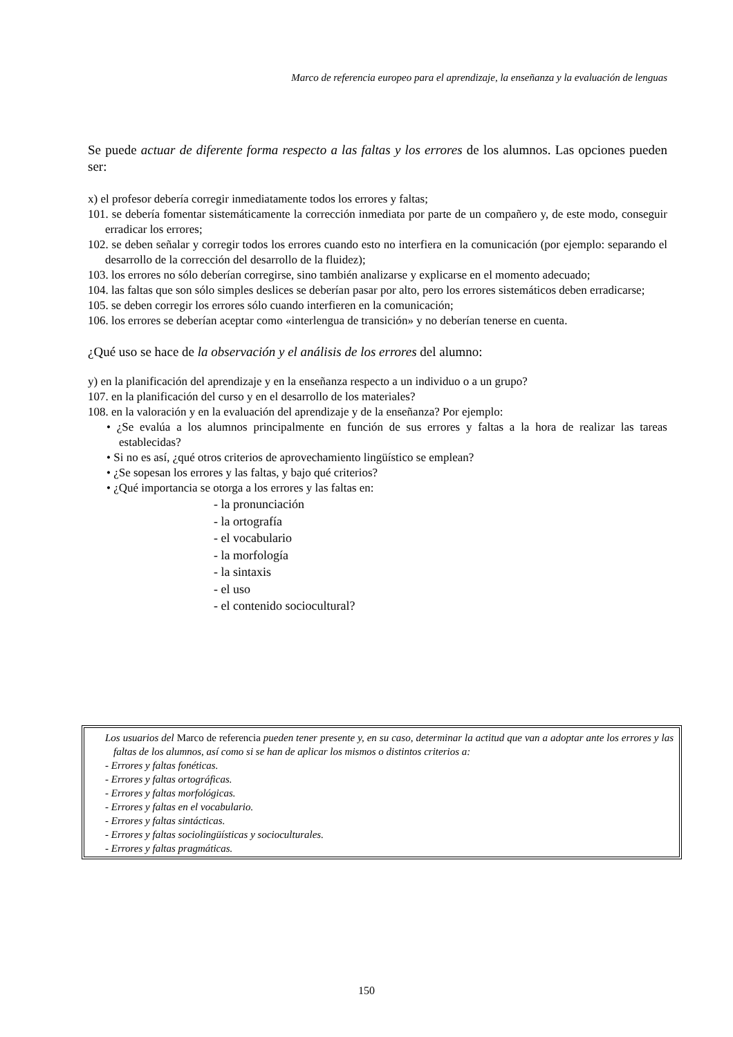Marco de referencia europeo para el aprendizaje, la enseñanza y la evaluación de lenguas
Se puede actuar de diferente forma respecto a las faltas y los errores de los alumnos. Las opciones pueden ser:
x) el profesor debería corregir inmediatamente todos los errores y faltas;
101. se debería fomentar sistemáticamente la corrección inmediata por parte de un compañero y, de este modo, conseguir erradicar los errores;
102. se deben señalar y corregir todos los errores cuando esto no interfiera en la comunicación (por ejemplo: separando el desarrollo de la corrección del desarrollo de la fluidez);
103. los errores no sólo deberían corregirse, sino también analizarse y explicarse en el momento adecuado;
104. las faltas que son sólo simples deslices se deberían pasar por alto, pero los errores sistemáticos deben erradicarse;
105. se deben corregir los errores sólo cuando interfieren en la comunicación;
106. los errores se deberían aceptar como «interlengua de transición» y no deberían tenerse en cuenta.
¿Qué uso se hace de la observación y el análisis de los errores del alumno:
y) en la planificación del aprendizaje y en la enseñanza respecto a un individuo o a un grupo?
107. en la planificación del curso y en el desarrollo de los materiales?
108. en la valoración y en la evaluación del aprendizaje y de la enseñanza? Por ejemplo:
• ¿Se evalúa a los alumnos principalmente en función de sus errores y faltas a la hora de realizar las tareas establecidas?
• Si no es así, ¿qué otros criterios de aprovechamiento lingüístico se emplean?
• ¿Se sopesan los errores y las faltas, y bajo qué criterios?
• ¿Qué importancia se otorga a los errores y las faltas en:
- la pronunciación
- la ortografía
- el vocabulario
- la morfología
- la sintaxis
- el uso
- el contenido sociocultural?
Los usuarios del Marco de referencia pueden tener presente y, en su caso, determinar la actitud que van a adoptar ante los errores y las faltas de los alumnos, así como si se han de aplicar los mismos o distintos criterios a:
- Errores y faltas fonéticas.
- Errores y faltas ortográficas.
- Errores y faltas morfológicas.
- Errores y faltas en el vocabulario.
- Errores y faltas sintácticas.
- Errores y faltas sociolingüísticas y socioculturales.
- Errores y faltas pragmáticas.
150